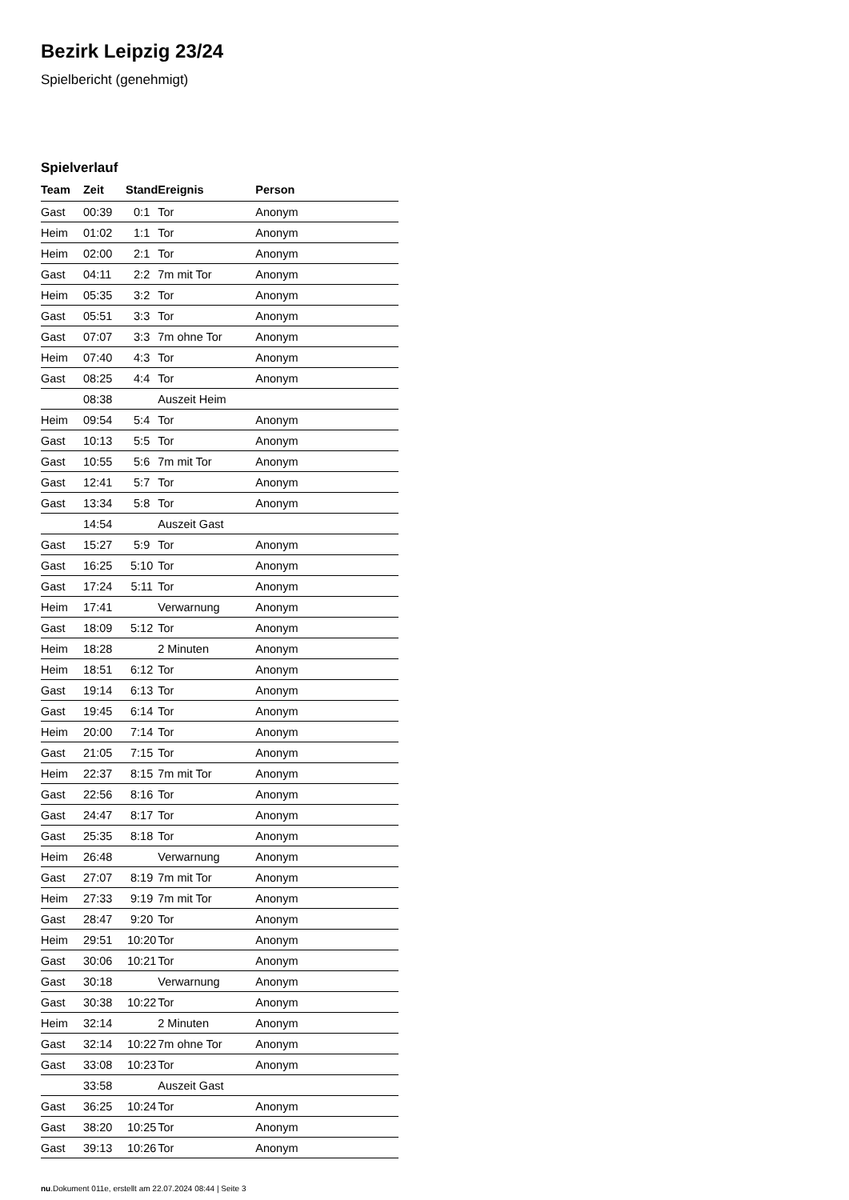Bezirk Leipzig 23/24
Spielbericht (genehmigt)
Spielverlauf
| Team | Zeit | Stand | Ereignis | Person |
| --- | --- | --- | --- | --- |
| Gast | 00:39 | 0:1 | Tor | Anonym |
| Heim | 01:02 | 1:1 | Tor | Anonym |
| Heim | 02:00 | 2:1 | Tor | Anonym |
| Gast | 04:11 | 2:2 | 7m mit Tor | Anonym |
| Heim | 05:35 | 3:2 | Tor | Anonym |
| Gast | 05:51 | 3:3 | Tor | Anonym |
| Gast | 07:07 | 3:3 | 7m ohne Tor | Anonym |
| Heim | 07:40 | 4:3 | Tor | Anonym |
| Gast | 08:25 | 4:4 | Tor | Anonym |
| | 08:38 | | Auszeit Heim | |
| Heim | 09:54 | 5:4 | Tor | Anonym |
| Gast | 10:13 | 5:5 | Tor | Anonym |
| Gast | 10:55 | 5:6 | 7m mit Tor | Anonym |
| Gast | 12:41 | 5:7 | Tor | Anonym |
| Gast | 13:34 | 5:8 | Tor | Anonym |
| | 14:54 | | Auszeit Gast | |
| Gast | 15:27 | 5:9 | Tor | Anonym |
| Gast | 16:25 | 5:10 | Tor | Anonym |
| Gast | 17:24 | 5:11 | Tor | Anonym |
| Heim | 17:41 | | Verwarnung | Anonym |
| Gast | 18:09 | 5:12 | Tor | Anonym |
| Heim | 18:28 | | 2 Minuten | Anonym |
| Heim | 18:51 | 6:12 | Tor | Anonym |
| Gast | 19:14 | 6:13 | Tor | Anonym |
| Gast | 19:45 | 6:14 | Tor | Anonym |
| Heim | 20:00 | 7:14 | Tor | Anonym |
| Gast | 21:05 | 7:15 | Tor | Anonym |
| Heim | 22:37 | 8:15 | 7m mit Tor | Anonym |
| Gast | 22:56 | 8:16 | Tor | Anonym |
| Gast | 24:47 | 8:17 | Tor | Anonym |
| Gast | 25:35 | 8:18 | Tor | Anonym |
| Heim | 26:48 | | Verwarnung | Anonym |
| Gast | 27:07 | 8:19 | 7m mit Tor | Anonym |
| Heim | 27:33 | 9:19 | 7m mit Tor | Anonym |
| Gast | 28:47 | 9:20 | Tor | Anonym |
| Heim | 29:51 | 10:20 | Tor | Anonym |
| Gast | 30:06 | 10:21 | Tor | Anonym |
| Gast | 30:18 | | Verwarnung | Anonym |
| Gast | 30:38 | 10:22 | Tor | Anonym |
| Heim | 32:14 | | 2 Minuten | Anonym |
| Gast | 32:14 | 10:22 | 7m ohne Tor | Anonym |
| Gast | 33:08 | 10:23 | Tor | Anonym |
| | 33:58 | | Auszeit Gast | |
| Gast | 36:25 | 10:24 | Tor | Anonym |
| Gast | 38:20 | 10:25 | Tor | Anonym |
| Gast | 39:13 | 10:26 | Tor | Anonym |
nu.Dokument 011e, erstellt am 22.07.2024 08:44 | Seite 3